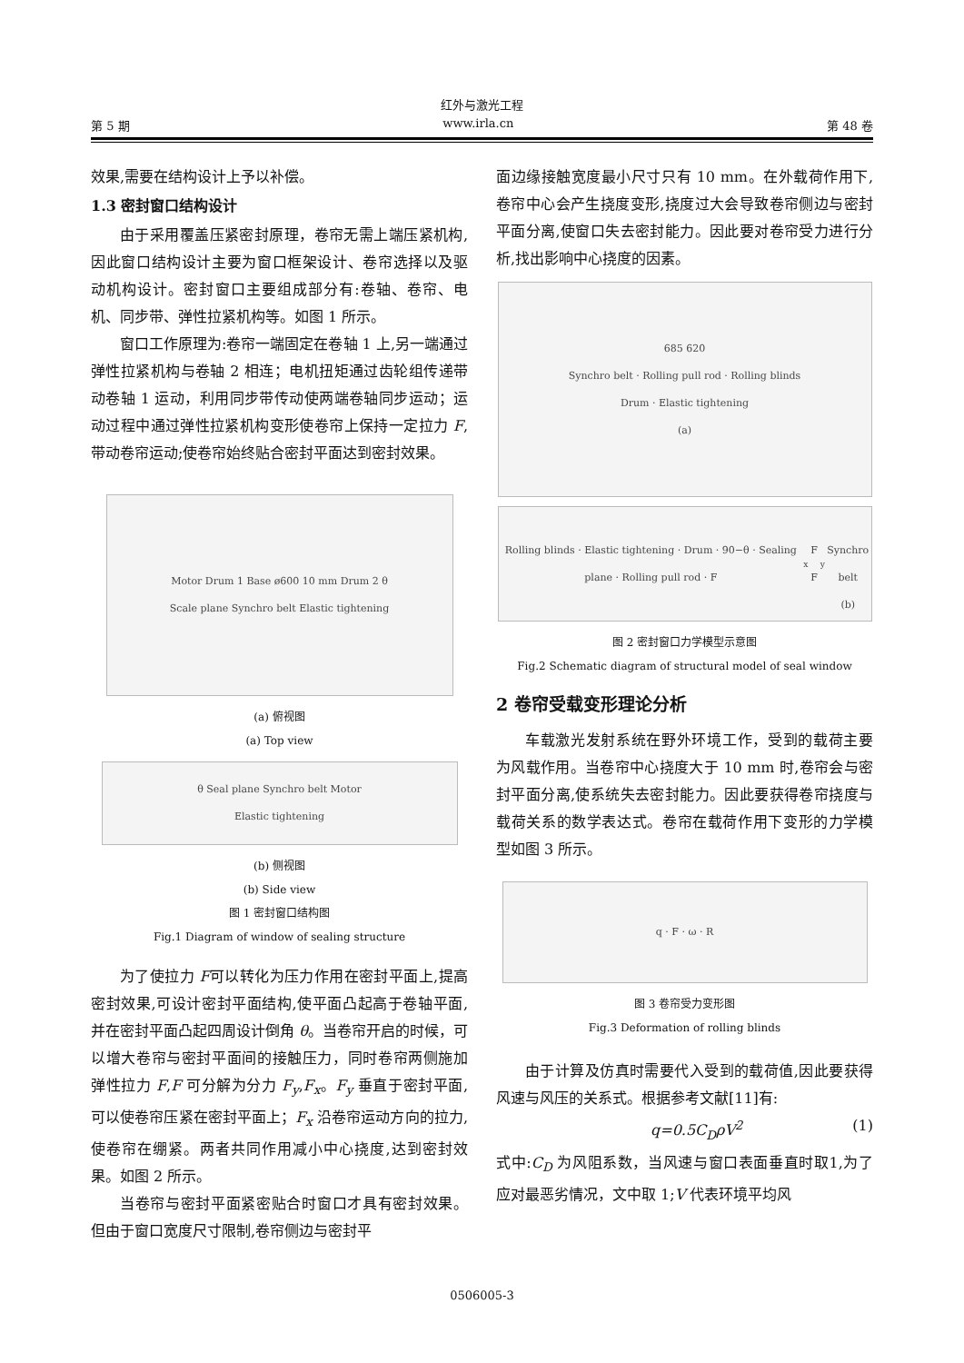红外与激光工程
第 5 期 www.irla.cn 第 48 卷
效果,需要在结构设计上予以补偿。
1.3 密封窗口结构设计
由于采用覆盖压紧密封原理，卷帘无需上端压紧机构,因此窗口结构设计主要为窗口框架设计、卷帘选择以及驱动机构设计。密封窗口主要组成部分有:卷轴、卷帘、电机、同步带、弹性拉紧机构等。如图 1 所示。
窗口工作原理为:卷帘一端固定在卷轴 1 上,另一端通过弹性拉紧机构与卷轴 2 相连；电机扭矩通过齿轮组传递带动卷轴 1 运动，利用同步带传动使两端卷轴同步运动；运动过程中通过弹性拉紧机构变形使卷帘上保持一定拉力 F,带动卷帘运动;使卷帘始终贴合密封平面达到密封效果。
Motor Drum 1 Base ø600 10 mm Drum 2 θ
Scale plane Synchro belt Elastic tightening
(a) 俯视图
(a) Top view
θ Seal plane Synchro belt Motor
Elastic tightening
(b) 侧视图
(b) Side view
图 1 密封窗口结构图
Fig.1 Diagram of window of sealing structure
为了使拉力 F可以转化为压力作用在密封平面上,提高密封效果,可设计密封平面结构,使平面凸起高于卷轴平面,并在密封平面凸起四周设计倒角 θ。当卷帘开启的时候，可以增大卷帘与密封平面间的接触压力，同时卷帘两侧施加弹性拉力 F,F 可分解为分力 F<sub>y</sub>,F<sub>x</sub>。F<sub>y</sub> 垂直于密封平面,可以使卷帘压紧在密封平面上；F<sub>x</sub> 沿卷帘运动方向的拉力,使卷帘在绷紧。两者共同作用减小中心挠度,达到密封效果。如图 2 所示。
当卷帘与密封平面紧密贴合时窗口才具有密封效果。但由于窗口宽度尺寸限制,卷帘侧边与密封平
面边缘接触宽度最小尺寸只有 10 mm。在外载荷作用下,卷帘中心会产生挠度变形,挠度过大会导致卷帘侧边与密封平面分离,使窗口失去密封能力。因此要对卷帘受力进行分析,找出影响中心挠度的因素。
685 620
Synchro belt · Rolling pull rod · Rolling blinds
Drum · Elastic tightening
(a)
Rolling blinds · Elastic tightening · Drum · 90−θ · Sealing plane · Rolling pull rod · F<sub>x</sub> F F<sub>y</sub>
Synchro belt
(b)
图 2 密封窗口力学模型示意图
Fig.2 Schematic diagram of structural model of seal window
2 卷帘受载变形理论分析
车载激光发射系统在野外环境工作，受到的载荷主要为风载作用。当卷帘中心挠度大于 10 mm 时,卷帘会与密封平面分离,使系统失去密封能力。因此要获得卷帘挠度与载荷关系的数学表达式。卷帘在载荷作用下变形的力学模型如图 3 所示。
q · F · ω · R
图 3 卷帘受力变形图
Fig.3 Deformation of rolling blinds
由于计算及仿真时需要代入受到的载荷值,因此要获得风速与风压的关系式。根据参考文献[11]有:
q=0.5C<sub>D</sub>ρV<sup>2</sup> (1)
式中:C<sub>D</sub> 为风阻系数，当风速与窗口表面垂直时取1,为了应对最恶劣情况，文中取 1;V 代表环境平均风
0506005-3